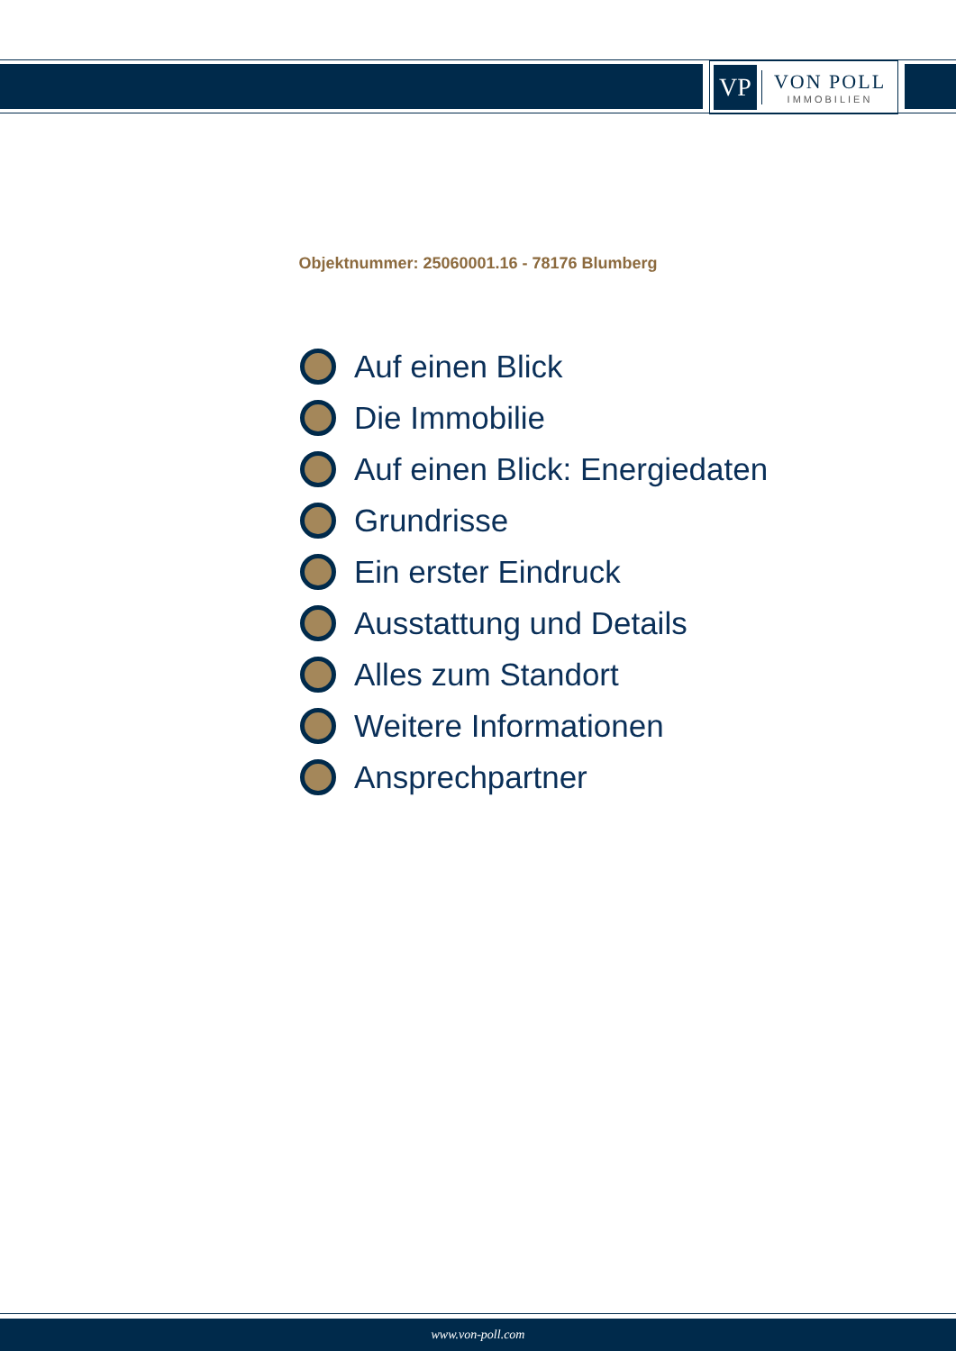VP
VON POLL
IMMOBILIEN
Objektnummer: 25060001.16 - 78176 Blumberg
Auf einen Blick
Die Immobilie
Auf einen Blick: Energiedaten
Grundrisse
Ein erster Eindruck
Ausstattung und Details
Alles zum Standort
Weitere Informationen
Ansprechpartner
www.von-poll.com